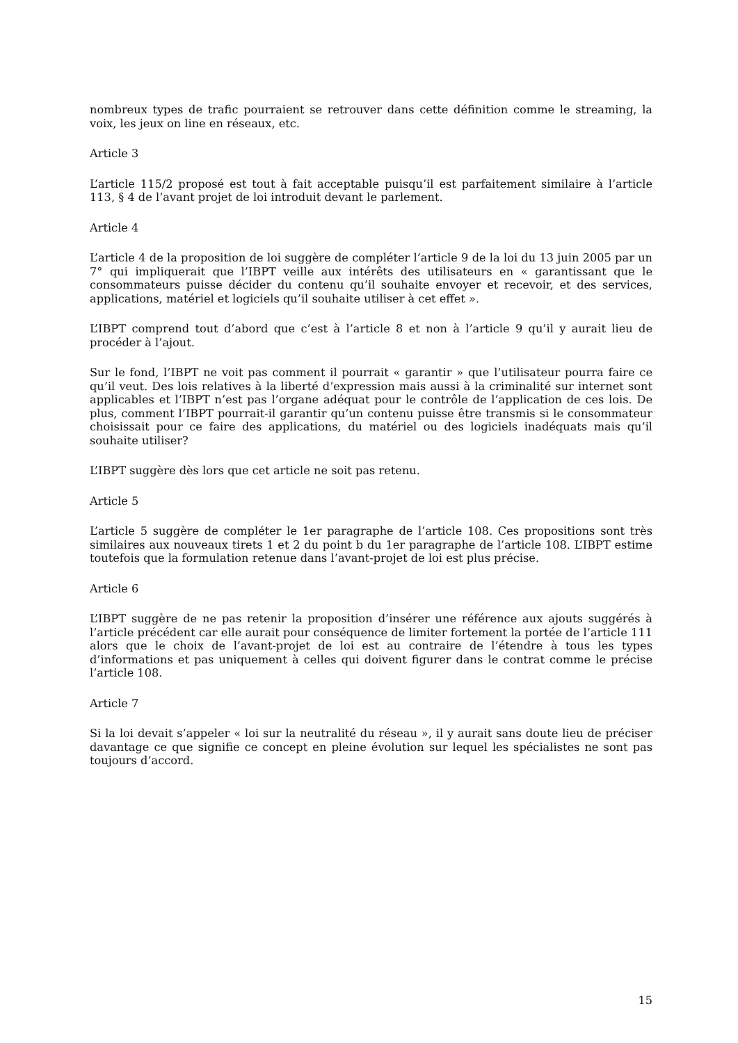nombreux types de trafic pourraient se retrouver dans cette définition comme le streaming, la voix, les jeux on line en réseaux, etc.
Article 3
L’article 115/2 proposé est tout à fait acceptable puisqu’il est parfaitement similaire à l’article 113, § 4 de l’avant projet de loi introduit devant le parlement.
Article 4
L’article 4 de la proposition de loi suggère de compléter l’article 9 de la loi du 13 juin 2005 par un 7° qui impliquerait que l’IBPT veille aux intérêts des utilisateurs en « garantissant que le consommateurs puisse décider du contenu qu’il souhaite envoyer et recevoir, et des services, applications, matériel et logiciels qu’il souhaite utiliser à cet effet ».
L’IBPT comprend tout d’abord que c’est à l’article 8 et non à l’article 9 qu’il y aurait lieu de procéder à l’ajout.
Sur le fond, l’IBPT ne voit pas comment il pourrait « garantir » que l’utilisateur pourra faire ce qu’il veut. Des lois relatives à la liberté d’expression mais aussi à la criminalité sur internet sont applicables et l’IBPT n’est pas l’organe adéquat pour le contrôle de l’application de ces lois. De plus, comment l’IBPT pourrait-il garantir qu’un contenu puisse être transmis si le consommateur choisissait pour ce faire des applications, du matériel ou des logiciels inadéquats mais qu’il souhaite utiliser?
L’IBPT suggère dès lors que cet article ne soit pas retenu.
Article 5
L’article 5 suggère de compléter le 1er paragraphe de l’article 108. Ces propositions sont très similaires aux nouveaux tirets 1 et 2 du point b du 1er paragraphe de l’article 108. L’IBPT estime toutefois que la formulation retenue dans l’avant-projet de loi est plus précise.
Article 6
L’IBPT suggère de ne pas retenir la proposition d’insérer une référence aux ajouts suggérés à l’article précédent car elle aurait pour conséquence de limiter fortement la portée de l’article 111 alors que le choix de l’avant-projet de loi est au contraire de l’étendre à tous les types d’informations et pas uniquement à celles qui doivent figurer dans le contrat comme le précise l’article 108.
Article 7
Si la loi devait s’appeler « loi sur la neutralité du réseau », il y aurait sans doute lieu de préciser davantage ce que signifie ce concept en pleine évolution sur lequel les spécialistes ne sont pas toujours d’accord.
15